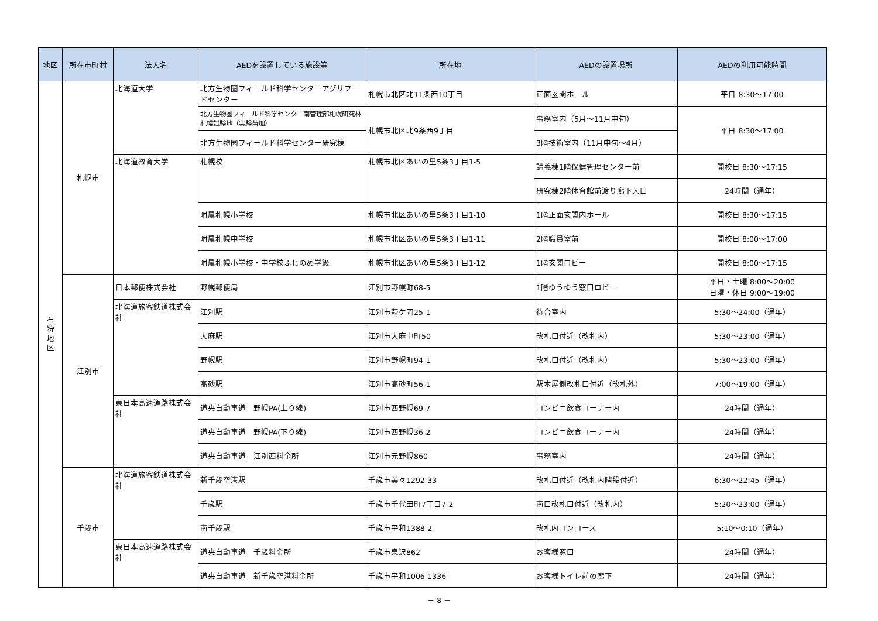| 地区 | 所在市町村 | 法人名 | AEDを設置している施設等 | 所在地 | AEDの設置場所 | AEDの利用可能時間 |
| --- | --- | --- | --- | --- | --- | --- |
| 石 狩 地 区 | 札幌市 | 北海道大学 | 北方生物圏フィールド科学センターアグリフードセンター | 札幌市北区北11条西10丁目 | 正面玄関ホール | 平日 8:30～17:00 |
| | | | 北方生物圏フィールド科学センター南管理部札幌研究林札幌試験地（実験苗畑） | 札幌市北区北9条西9丁目 | 事務室内（5月～11月中旬） | 平日 8:30～17:00 |
| | | | 北方生物圏フィールド科学センター研究棟 | | 3階技術室内（11月中旬～4月） | |
| | | 北海道教育大学 | 札幌校 | 札幌市北区あいの里5条3丁目1-5 | 講義棟1階保健管理センター前 | 開校日 8:30～17:15 |
| | | | | | 研究棟2階体育館前渡り廊下入口 | 24時間（通年） |
| | | | 附属札幌小学校 | 札幌市北区あいの里5条3丁目1-10 | 1階正面玄関内ホール | 開校日 8:30～17:15 |
| | | | 附属札幌中学校 | 札幌市北区あいの里5条3丁目1-11 | 2階職員室前 | 開校日 8:00～17:00 |
| | | | 附属札幌小学校・中学校ふじのめ学級 | 札幌市北区あいの里5条3丁目1-12 | 1階玄関ロビー | 開校日 8:00～17:15 |
| | 江別市 | 日本郵便株式会社 | 野幌郵便局 | 江別市野幌町68-5 | 1階ゆうゆう窓口ロビー | 平日・土曜 8:00～20:00 日曜・休日 9:00～19:00 |
| | | 北海道旅客鉄道株式会社 | 江別駅 | 江別市萩ケ岡25-1 | 待合室内 | 5:30～24:00（通年） |
| | | | 大麻駅 | 江別市大麻中町50 | 改札口付近（改札内） | 5:30～23:00（通年） |
| | | | 野幌駅 | 江別市野幌町94-1 | 改札口付近（改札内） | 5:30～23:00（通年） |
| | | | 高砂駅 | 江別市高砂町56-1 | 駅本屋側改札口付近（改札外） | 7:00～19:00（通年） |
| | | 東日本高速道路株式会社 | 道央自動車道 野幌PA(上り線) | 江別市西野幌69-7 | コンビニ飲食コーナー内 | 24時間（通年） |
| | | | 道央自動車道 野幌PA(下り線) | 江別市西野幌36-2 | コンビニ飲食コーナー内 | 24時間（通年） |
| | | | 道央自動車道 江別西料金所 | 江別市元野幌860 | 事務室内 | 24時間（通年） |
| | 千歳市 | 北海道旅客鉄道株式会社 | 新千歳空港駅 | 千歳市美々1292-33 | 改札口付近（改札内階段付近） | 6:30～22:45（通年） |
| | | | 千歳駅 | 千歳市千代田町7丁目7-2 | 南口改札口付近（改札内） | 5:20～23:00（通年） |
| | | | 南千歳駅 | 千歳市平和1388-2 | 改札内コンコース | 5:10～0:10（通年） |
| | | 東日本高速道路株式会社 | 道央自動車道 千歳料金所 | 千歳市泉沢862 | お客様窓口 | 24時間（通年） |
| | | | 道央自動車道 新千歳空港料金所 | 千歳市平和1006-1336 | お客様トイレ前の廊下 | 24時間（通年） |
－ 8 －